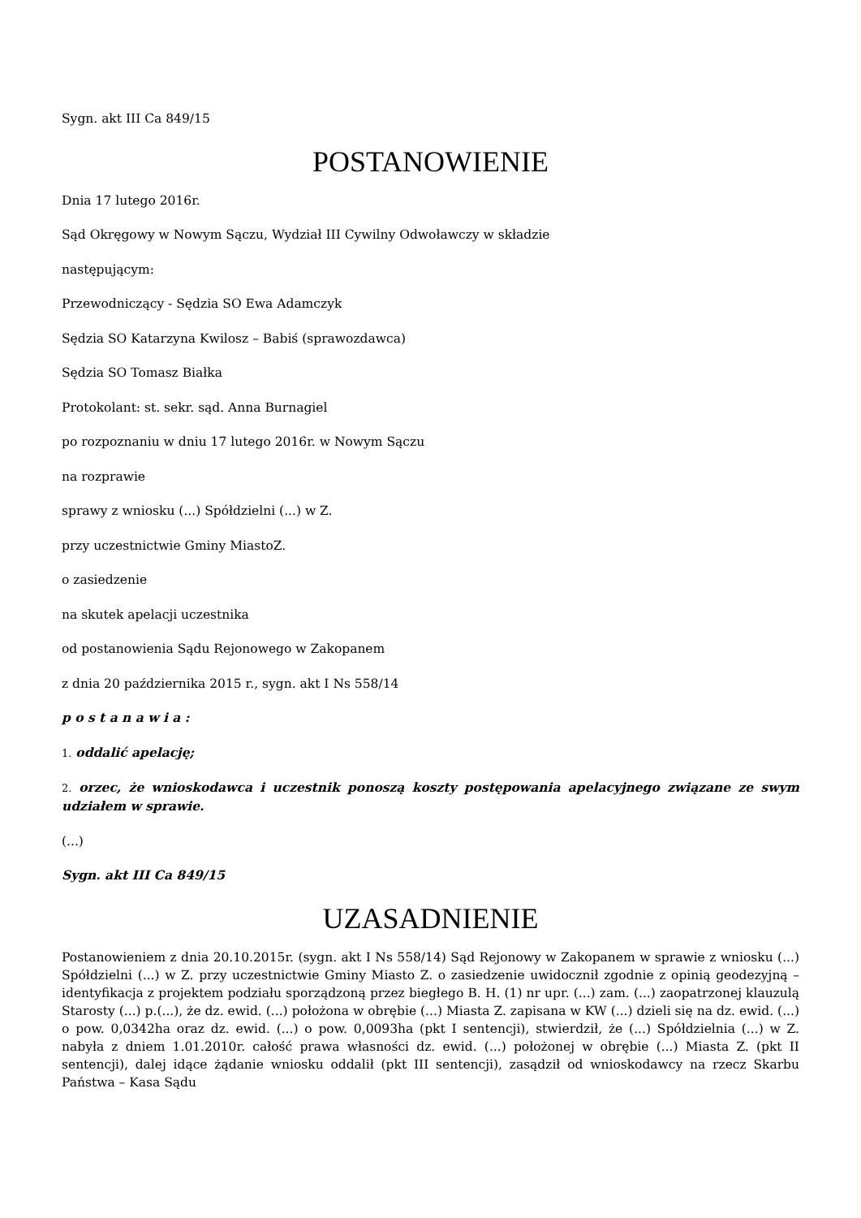Sygn. akt III Ca 849/15
POSTANOWIENIE
Dnia 17 lutego 2016r.
Sąd Okręgowy w Nowym Sączu, Wydział III Cywilny Odwoławczy w składzie
następującym:
Przewodniczący - Sędzia SO Ewa Adamczyk
Sędzia SO Katarzyna Kwilosz – Babiś (sprawozdawca)
Sędzia SO Tomasz Białka
Protokolant: st. sekr. sąd. Anna Burnagiel
po rozpoznaniu w dniu 17 lutego 2016r. w Nowym Sączu
na rozprawie
sprawy z wniosku (...) Spółdzielni (...) w Z.
przy uczestnictwie Gminy MiastoZ.
o zasiedzenie
na skutek apelacji uczestnika
od postanowienia Sądu Rejonowego w Zakopanem
z dnia 20 października 2015 r., sygn. akt I Ns 558/14
p o s t a n a w i a :
1. oddalić apelację;
2. orzec, że wnioskodawca i uczestnik ponoszą koszty postępowania apelacyjnego związane ze swym udziałem w sprawie.
(...)
Sygn. akt III Ca 849/15
UZASADNIENIE
Postanowieniem z dnia 20.10.2015r. (sygn. akt I Ns 558/14) Sąd Rejonowy w Zakopanem w sprawie z wniosku (...) Spółdzielni (...) w Z. przy uczestnictwie Gminy Miasto Z. o zasiedzenie uwidocznił zgodnie z opinią geodezyjną – identyfikacja z projektem podziału sporządzoną przez biegłego B. H. (1) nr upr. (...) zam. (...) zaopatrzonej klauzulą Starosty (...) p.(...), że dz. ewid. (...) położona w obrębie (...) Miasta Z. zapisana w KW (...) dzieli się na dz. ewid. (...) o pow. 0,0342ha oraz dz. ewid. (...) o pow. 0,0093ha (pkt I sentencji), stwierdził, że (...) Spółdzielnia (...) w Z. nabyła z dniem 1.01.2010r. całość prawa własności dz. ewid. (...) położonej w obrębie (...) Miasta Z. (pkt II sentencji), dalej idące żądanie wniosku oddalił (pkt III sentencji), zasądził od wnioskodawcy na rzecz Skarbu Państwa – Kasa Sądu